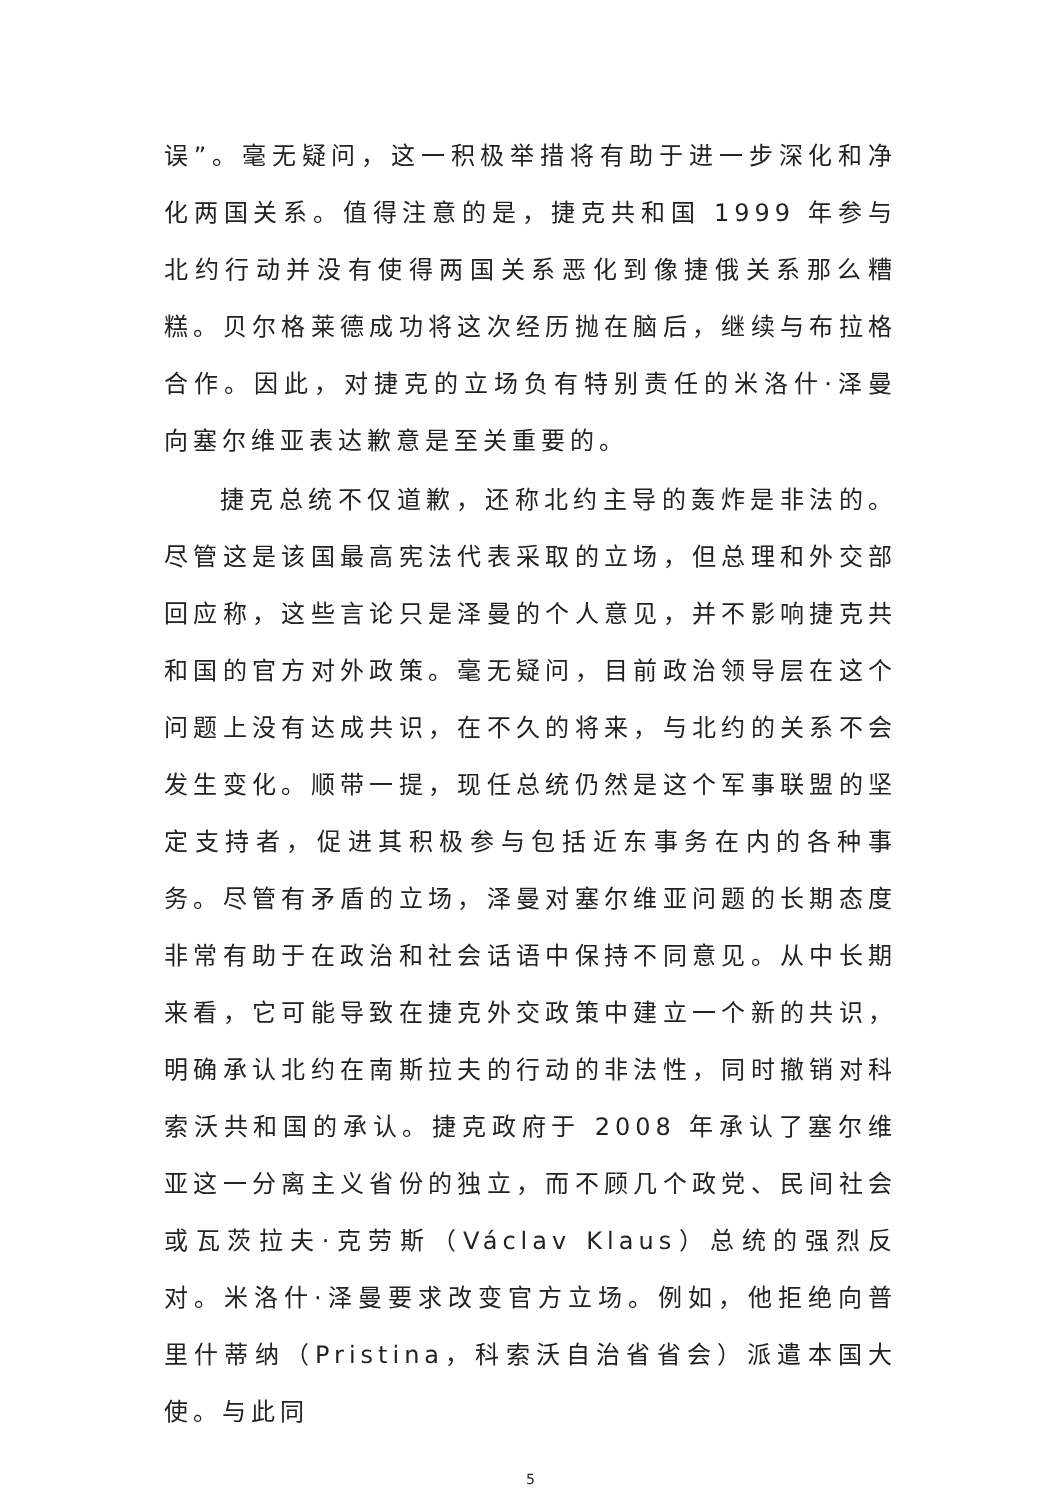误”。毫无疑问，这一积极举措将有助于进一步深化和净化两国关系。值得注意的是，捷克共和国 1999 年参与北约行动并没有使得两国关系恶化到像捷俄关系那么糟糕。贝尔格莱德成功将这次经历抛在脑后，继续与布拉格合作。因此，对捷克的立场负有特别责任的米洛什·泽曼向塞尔维亚表达歉意是至关重要的。
捷克总统不仅道歉，还称北约主导的轰炸是非法的。尽管这是该国最高宪法代表采取的立场，但总理和外交部回应称，这些言论只是泽曼的个人意见，并不影响捷克共和国的官方对外政策。毫无疑问，目前政治领导层在这个问题上没有达成共识，在不久的将来，与北约的关系不会发生变化。顺带一提，现任总统仍然是这个军事联盟的坚定支持者，促进其积极参与包括近东事务在内的各种事务。尽管有矛盾的立场，泽曼对塞尔维亚问题的长期态度非常有助于在政治和社会话语中保持不同意见。从中长期来看，它可能导致在捷克外交政策中建立一个新的共识，明确承认北约在南斯拉夫的行动的非法性，同时撤销对科索沃共和国的承认。捷克政府于 2008 年承认了塞尔维亚这一分离主义省份的独立，而不顾几个政党、民间社会或瓦茨拉夫·克劳斯（Václav Klaus）总统的强烈反对。米洛什·泽曼要求改变官方立场。例如，他拒绝向普里什蒂纳（Pristina，科索沃自治省省会）派遣本国大使。与此同
5